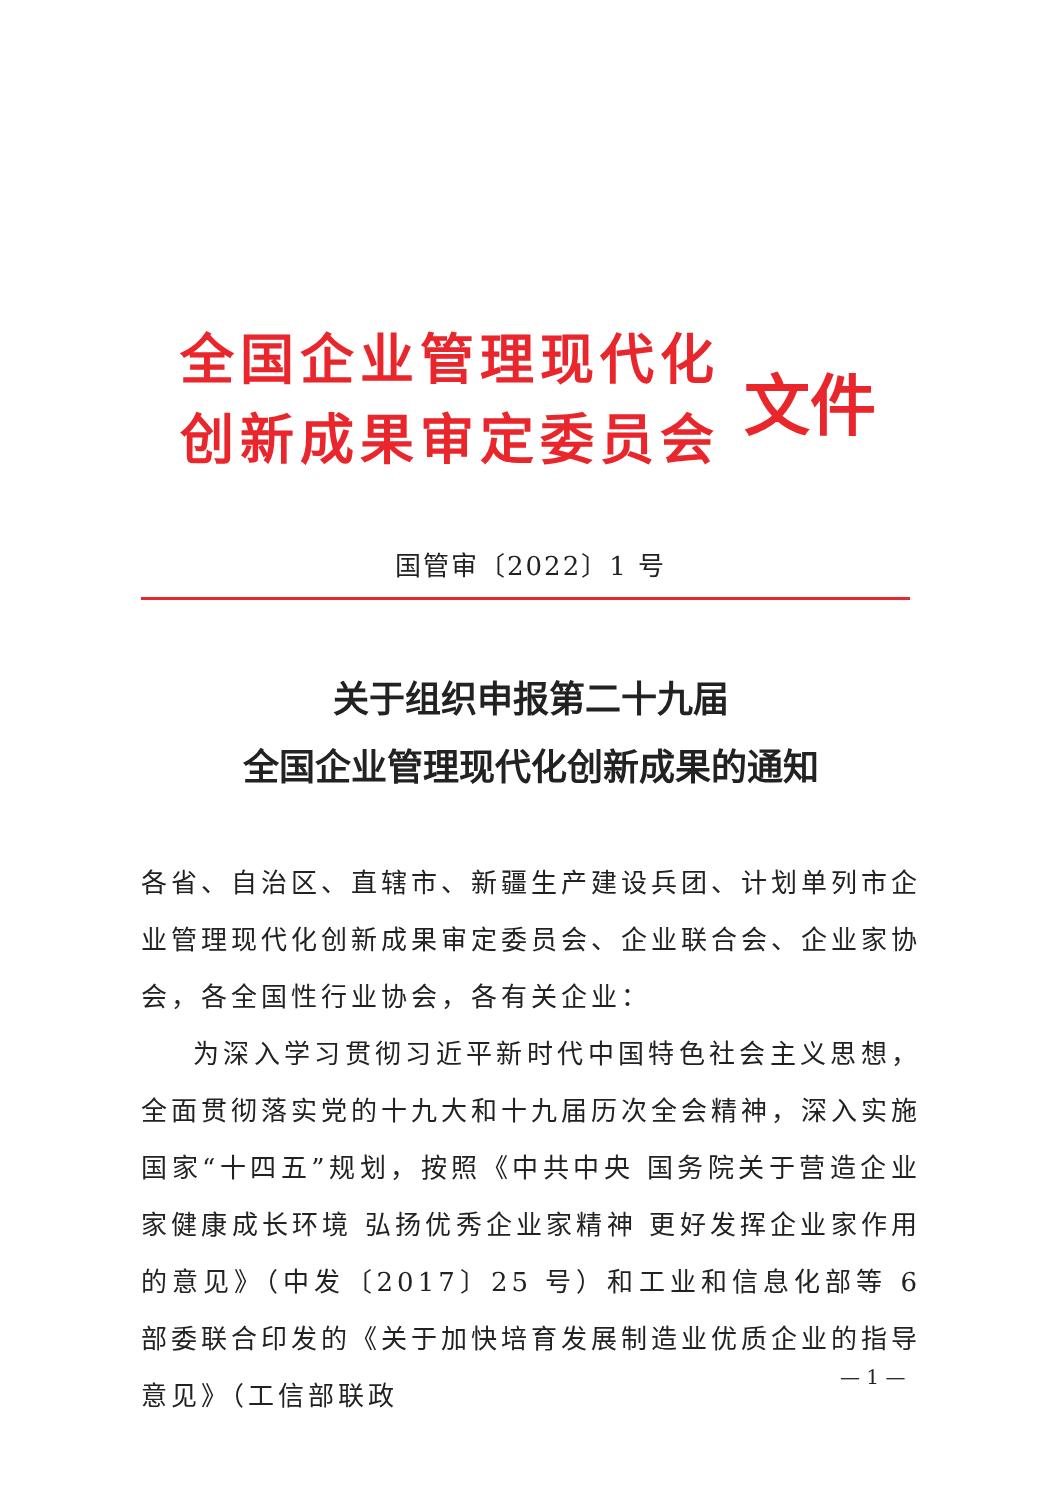全国企业管理现代化
创新成果审定委员会
文件
国管审〔2022〕1 号
关于组织申报第二十九届
全国企业管理现代化创新成果的通知
各省、自治区、直辖市、新疆生产建设兵团、计划单列市企业管理现代化创新成果审定委员会、企业联合会、企业家协会，各全国性行业协会，各有关企业：
为深入学习贯彻习近平新时代中国特色社会主义思想，全面贯彻落实党的十九大和十九届历次全会精神，深入实施国家“十四五”规划，按照《中共中央 国务院关于营造企业家健康成长环境 弘扬优秀企业家精神 更好发挥企业家作用的意见》（中发〔2017〕25 号）和工业和信息化部等 6 部委联合印发的《关于加快培育发展制造业优质企业的指导意见》（工信部联政
— 1 —